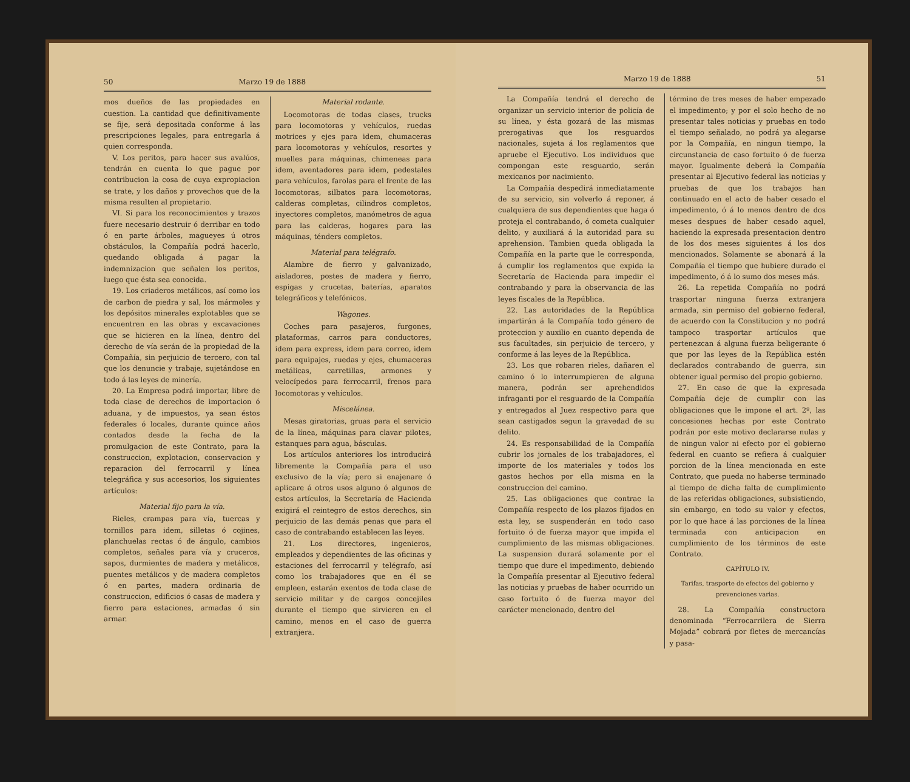50 Marzo 19 de 1888
mos dueños de las propiedades en cuestion. La cantidad que definitivamente se fije, será depositada conforme á las prescripciones legales, para entregarla á quien corresponda.
V. Los peritos, para hacer sus avalúos, tendrán en cuenta lo que pague por contribucion la cosa de cuya expropiacion se trate, y los daños y provechos que de la misma resulten al propietario.
VI. Si para los reconocimientos y trazos fuere necesario destruir ó derribar en todo ó en parte árboles, magueyes ú otros obstáculos, la Compañía podrá hacerlo, quedando obligada á pagar la indemnizacion que señalen los peritos, luego que ésta sea conocida.
19. Los criaderos metálicos, así como los de carbon de piedra y sal, los mármoles y los depósitos minerales explotables que se encuentren en las obras y excavaciones que se hicieren en la línea, dentro del derecho de vía serán de la propiedad de la Compañía, sin perjuicio de tercero, con tal que los denuncie y trabaje, sujetándose en todo á las leyes de minería.
20. La Empresa podrá importar, libre de toda clase de derechos de importacion ó aduana, y de impuestos, ya sean éstos federales ó locales, durante quince años contados desde la fecha de la promulgacion de este Contrato, para la construccion, explotacion, conservacion y reparacion del ferrocarril y línea telegráfica y sus accesorios, los siguientes artículos:
Material fijo para la vía.
Rieles, crampas para vía, tuercas y tornillos para idem, silletas ó cojines, planchuelas rectas ó de ángulo, cambios completos, señales para vía y cruceros, sapos, durmientes de madera y metálicos, puentes metálicos y de madera completos ó en partes, madera ordinaria de construccion, edificios ó casas de madera y fierro para estaciones, armadas ó sin armar.
Material rodante.
Locomotoras de todas clases, trucks para locomotoras y vehículos, ruedas motrices y ejes para idem, chumaceras para locomotoras y vehículos, resortes y muelles para máquinas, chimeneas para idem, aventadores para idem, pedestales para vehículos, farolas para el frente de las locomotoras, silbatos para locomotoras, calderas completas, cilindros completos, inyectores completos, manómetros de agua para las calderas, hogares para las máquinas, ténders completos.
Material para telégrafo.
Alambre de fierro y galvanizado, aisladores, postes de madera y fierro, espigas y crucetas, baterías, aparatos telegráficos y telefónicos.
Wagones.
Coches para pasajeros, furgones, plataformas, carros para conductores, idem para express, idem para correo, idem para equipajes, ruedas y ejes, chumaceras metálicas, carretillas, armones y velocípedos para ferrocarril, frenos para locomotoras y vehículos.
Miscelánea.
Mesas giratorias, gruas para el servicio de la línea, máquinas para clavar pilotes, estanques para agua, básculas.
Los artículos anteriores los introducirá libremente la Compañía para el uso exclusivo de la vía; pero si enajenare ó aplicare á otros usos alguno ó algunos de estos artículos, la Secretaría de Hacienda exigirá el reintegro de estos derechos, sin perjuicio de las demás penas que para el caso de contrabando establecen las leyes.
21. Los directores, ingenieros, empleados y dependientes de las oficinas y estaciones del ferrocarril y telégrafo, así como los trabajadores que en él se empleen, estarán exentos de toda clase de servicio militar y de cargos concejiles durante el tiempo que sirvieren en el camino, menos en el caso de guerra extranjera.
Marzo 19 de 1888 51
La Compañía tendrá el derecho de organizar un servicio interior de policía de su línea, y ésta gozará de las mismas prerogativas que los resguardos nacionales, sujeta á los reglamentos que apruebe el Ejecutivo. Los individuos que compongan este resguardo, serán mexicanos por nacimiento.
La Compañía despedirá inmediatamente de su servicio, sin volverlo á reponer, á cualquiera de sus dependientes que haga ó proteja el contrabando, ó cometa cualquier delito, y auxiliará á la autoridad para su aprehension. Tambien queda obligada la Compañía en la parte que le corresponda, á cumplir los reglamentos que expida la Secretaría de Hacienda para impedir el contrabando y para la observancia de las leyes fiscales de la República.
22. Las autoridades de la República impartirán á la Compañía todo género de proteccion y auxilio en cuanto dependa de sus facultades, sin perjuicio de tercero, y conforme á las leyes de la República.
23. Los que robaren rieles, dañaren el camino ó lo interrumpieren de alguna manera, podrán ser aprehendidos infraganti por el resguardo de la Compañía y entregados al Juez respectivo para que sean castigados segun la gravedad de su delito.
24. Es responsabilidad de la Compañía cubrir los jornales de los trabajadores, el importe de los materiales y todos los gastos hechos por ella misma en la construccion del camino.
25. Las obligaciones que contrae la Compañía respecto de los plazos fijados en esta ley, se suspenderán en todo caso fortuito ó de fuerza mayor que impida el cumplimiento de las mismas obligaciones. La suspension durará solamente por el tiempo que dure el impedimento, debiendo la Compañía presentar al Ejecutivo federal las noticias y pruebas de haber ocurrido un caso fortuito ó de fuerza mayor del carácter mencionado, dentro del
término de tres meses de haber empezado el impedimento; y por el solo hecho de no presentar tales noticias y pruebas en todo el tiempo señalado, no podrá ya alegarse por la Compañía, en ningun tiempo, la circunstancia de caso fortuito ó de fuerza mayor. Igualmente deberá la Compañía presentar al Ejecutivo federal las noticias y pruebas de que los trabajos han continuado en el acto de haber cesado el impedimento, ó á lo menos dentro de dos meses despues de haber cesado aquel, haciendo la expresada presentacion dentro de los dos meses siguientes á los dos mencionados. Solamente se abonará á la Compañía el tiempo que hubiere durado el impedimento, ó á lo sumo dos meses más.
26. La repetida Compañía no podrá trasportar ninguna fuerza extranjera armada, sin permiso del gobierno federal, de acuerdo con la Constitucion y no podrá tampoco trasportar artículos que pertenezcan á alguna fuerza beligerante ó que por las leyes de la República estén declarados contrabando de guerra, sin obtener igual permiso del propio gobierno.
27. En caso de que la expresada Compañía deje de cumplir con las obligaciones que le impone el art. 2º, las concesiones hechas por este Contrato podrán por este motivo declararse nulas y de ningun valor ni efecto por el gobierno federal en cuanto se refiera á cualquier porcion de la línea mencionada en este Contrato, que pueda no haberse terminado al tiempo de dicha falta de cumplimiento de las referidas obligaciones, subsistiendo, sin embargo, en todo su valor y efectos, por lo que hace á las porciones de la línea terminada con anticipacion en cumplimiento de los términos de este Contrato.
CAPÍTULO IV.
Tarifas, trasporte de efectos del gobierno y prevenciones varias.
28. La Compañía constructora denominada “Ferrocarrilera de Sierra Mojada” cobrará por fletes de mercancías y pasa-